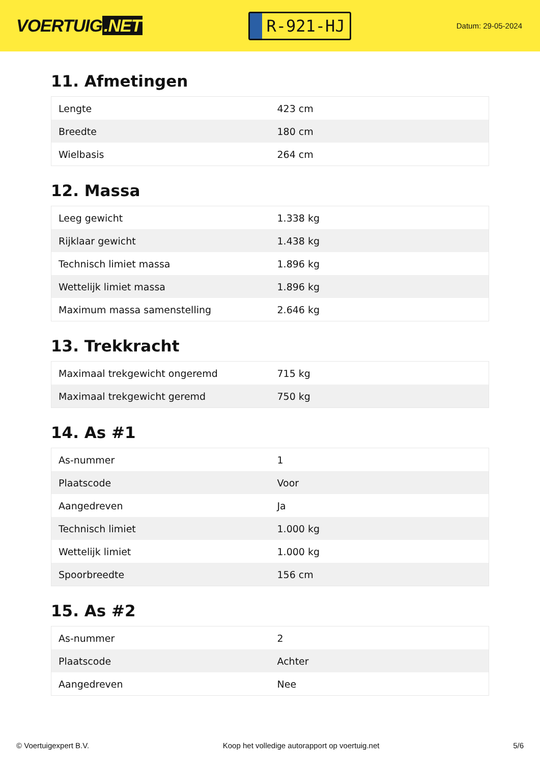VOERTUIG.NET
R-921-HJ
Datum: 29-05-2024
11. Afmetingen
| Lengte | 423 cm |
| Breedte | 180 cm |
| Wielbasis | 264 cm |
12. Massa
| Leeg gewicht | 1.338 kg |
| Rijklaar gewicht | 1.438 kg |
| Technisch limiet massa | 1.896 kg |
| Wettelijk limiet massa | 1.896 kg |
| Maximum massa samenstelling | 2.646 kg |
13. Trekkracht
| Maximaal trekgewicht ongeremd | 715 kg |
| Maximaal trekgewicht geremd | 750 kg |
14. As #1
| As-nummer | 1 |
| Plaatscode | Voor |
| Aangedreven | Ja |
| Technisch limiet | 1.000 kg |
| Wettelijk limiet | 1.000 kg |
| Spoorbreedte | 156 cm |
15. As #2
| As-nummer | 2 |
| Plaatscode | Achter |
| Aangedreven | Nee |
© Voertuigexpert B.V. Koop het volledige autorapport op voertuig.net 5/6